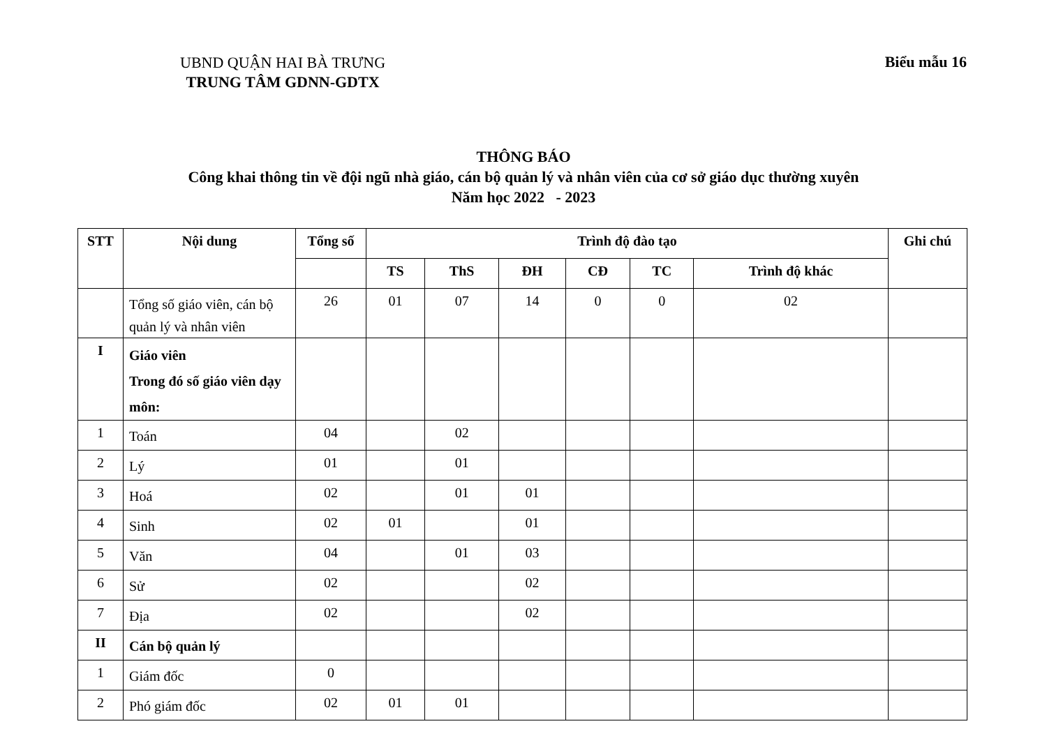UBND QUẬN HAI BÀ TRƯNG
TRUNG TÂM GDNN-GDTX
Biểu mẫu 16
THÔNG BÁO
Công khai thông tin về đội ngũ nhà giáo, cán bộ quản lý và nhân viên của cơ sở giáo dục thường xuyên
Năm học 2022 - 2023
| STT | Nội dung | Tổng số | Trình độ đào tạo | | | | | | Ghi chú |
| --- | --- | --- | --- | --- | --- | --- | --- | --- | --- |
| | | | TS | ThS | ĐH | CĐ | TC | Trình độ khác | |
| | Tổng số giáo viên, cán bộ quản lý và nhân viên | 26 | 01 | 07 | 14 | 0 | 0 | 02 | |
| I | Giáo viên Trong đó số giáo viên dạy môn: | | | | | | | | |
| 1 | Toán | 04 | | 02 | | | | | |
| 2 | Lý | 01 | | 01 | | | | | |
| 3 | Hoá | 02 | | 01 | 01 | | | | |
| 4 | Sinh | 02 | 01 | | 01 | | | | |
| 5 | Văn | 04 | | 01 | 03 | | | | |
| 6 | Sử | 02 | | | 02 | | | | |
| 7 | Địa | 02 | | | 02 | | | | |
| II | Cán bộ quản lý | | | | | | | | |
| 1 | Giám đốc | 0 | | | | | | | |
| 2 | Phó giám đốc | 02 | 01 | 01 | | | | | |